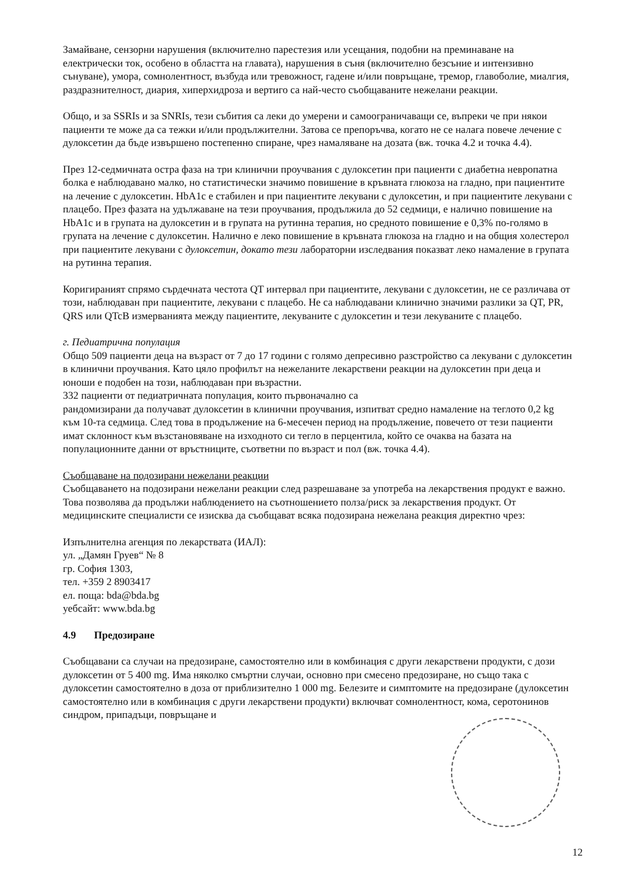Замайване, сензорни нарушения (включително парестезия или усещания, подобни на преминаване на електрически ток, особено в областта на главата), нарушения в съня (включително безсъние и интензивно сънуване), умора, сомнолентност, възбуда или тревожност, гадене и/или повръщане, тремор, главоболие, миалгия, раздразнителност, диария, хиперхидроза и вертиго са най-често съобщаваните нежелани реакции.
Общо, и за SSRIs и за SNRIs, тези събития са леки до умерени и самоограничаващи се, въпреки че при някои пациенти те може да са тежки и/или продължителни. Затова се препоръчва, когато не се налага повече лечение с дулоксетин да бъде извършено постепенно спиране, чрез намаляване на дозата (вж. точка 4.2 и точка 4.4).
През 12-седмичната остра фаза на три клинични проучвания с дулоксетин при пациенти с диабетна невропатна болка е наблюдавано малко, но статистически значимо повишение в кръвната глюкоза на гладно, при пациентите на лечение с дулоксетин. HbA1c е стабилен и при пациентите лекувани с дулоксетин, и при пациентите лекувани с плацебо. През фазата на удължаване на тези проучвания, продължила до 52 седмици, е налично повишение на HbA1c и в групата на дулоксетин и в групата на рутинна терапия, но средното повишение е 0,3% по-голямо в групата на лечение с дулоксетин. Налично е леко повишение в кръвната глюкоза на гладно и на общия холестерол при пациентите лекувани с дулоксетин, докато тези лабораторни изследвания показват леко намаление в групата на рутинна терапия.
Коригираният спрямо сърдечната честота QT интервал при пациентите, лекувани с дулоксетин, не се различава от този, наблюдаван при пациентите, лекувани с плацебо. Не са наблюдавани клинично значими разлики за QT, PR, QRS или QTcB измерванията между пациентите, лекуваните с дулоксетин и тези лекуваните с плацебо.
г. Педиатрична популация
Общо 509 пациенти деца на възраст от 7 до 17 години с голямо депресивно разстройство са лекувани с дулоксетин в клинични проучвания. Като цяло профилът на нежеланите лекарствени реакции на дулоксетин при деца и юноши е подобен на този, наблюдаван при възрастни.
332 пациенти от педиатричната популация, които първоначално са
рандомизирани да получават дулоксетин в клинични проучвания, изпитват средно намаление на теглото 0,2 kg към 10-та седмица. След това в продължение на 6-месечен период на продължение, повечето от тези пациенти имат склонност към възстановяване на изходното си тегло в перцентила, който се очаква на базата на популационните данни от връстниците, съответни по възраст и пол (вж. точка 4.4).
Съобщаване на подозирани нежелани реакции
Съобщаването на подозирани нежелани реакции след разрешаване за употреба на лекарствения продукт е важно. Това позволява да продължи наблюдението на съотношението полза/риск за лекарствения продукт. От медицинските специалисти се изисква да съобщават всяка подозирана нежелана реакция директно чрез:
Изпълнителна агенция по лекарствата (ИАЛ):
ул. „Дамян Груев“ № 8
гр. София 1303,
тел. +359 2 8903417
ел. поща: bda@bda.bg
уебсайт: www.bda.bg
4.9 Предозиране
Съобщавани са случаи на предозиране, самостоятелно или в комбинация с други лекарствени продукти, с дози дулоксетин от 5 400 mg. Има няколко смъртни случаи, основно при смесено предозиране, но също така с дулоксетин самостоятелно в доза от приблизително 1 000 mg. Белезите и симптомите на предозиране (дулоксетин самостоятелно или в комбинация с други лекарствени продукти) включват сомнолентност, кома, серотонинов синдром, припадъци, повръщане и
12